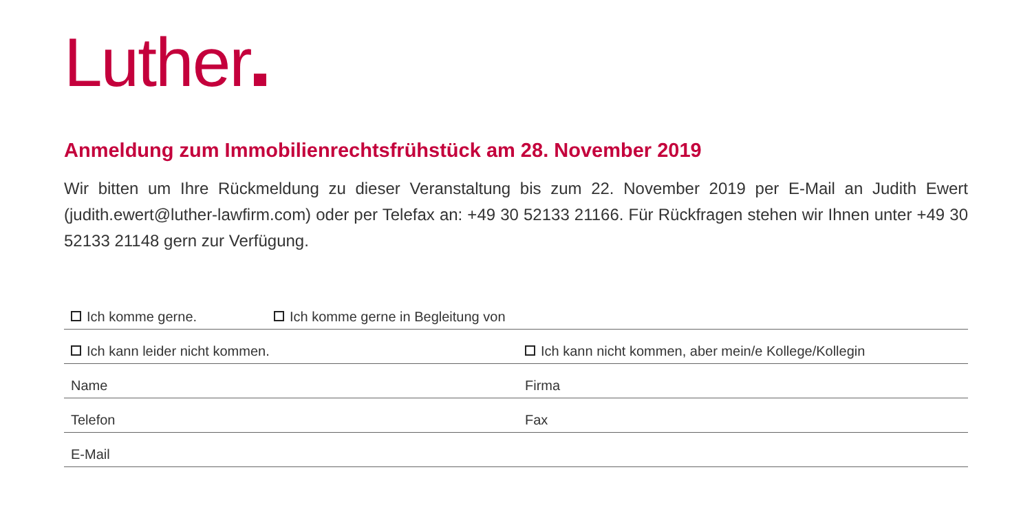Luther
Anmeldung zum Immobilienrechtsfrühstück am 28. November 2019
Wir bitten um Ihre Rückmeldung zu dieser Veranstaltung bis zum 22. November 2019 per E-Mail an Judith Ewert (judith.ewert@luther-lawfirm.com) oder per Telefax an: +49 30 52133 21166. Für Rückfragen stehen wir Ihnen unter +49 30 52133 21148 gern zur Verfügung.
Ich komme gerne.
Ich komme gerne in Begleitung von
Ich kann leider nicht kommen.
Ich kann nicht kommen, aber mein/e Kollege/Kollegin
Name
Firma
Telefon
Fax
E-Mail